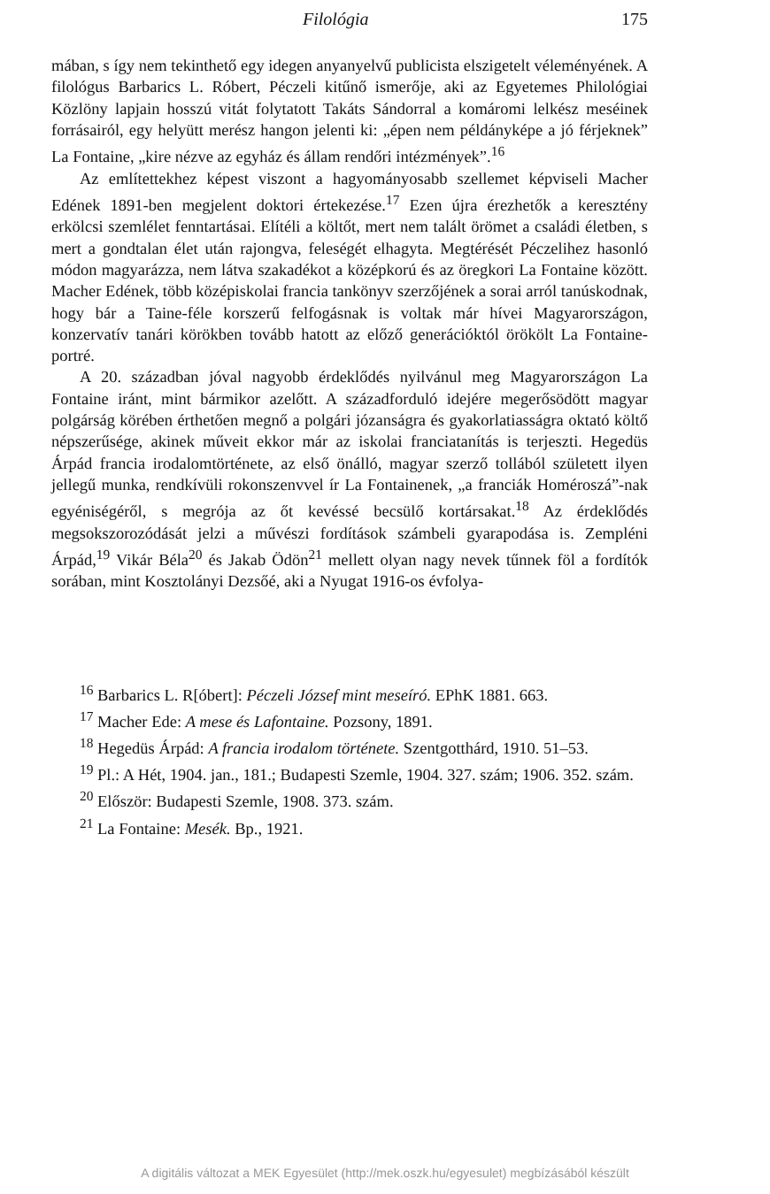Filológia 175
mában, s így nem tekinthető egy idegen anyanyelvű publicista elszigetelt véleményének. A filológus Barbarics L. Róbert, Péczeli kitűnő ismerője, aki az Egyetemes Philológiai Közlöny lapjain hosszú vitát folytatott Takáts Sándorral a komáromi lelkész meséinek forrásairól, egy helyütt merész hangon jelenti ki: „épen nem példányképe a jó férjeknek” La Fontaine, „kire nézve az egyház és állam rendőri intézmények”.<sup>16</sup>
Az említettekhez képest viszont a hagyományosabb szellemet képviseli Macher Edének 1891-ben megjelent doktori értekezése.<sup>17</sup> Ezen újra érezhetők a keresztény erkölcsi szemlélet fenntartásai. Elítéli a költőt, mert nem talált örömet a családi életben, s mert a gondtalan élet után rajongva, feleségét elhagyta. Megtérését Péczelihez hasonló módon magyarázza, nem látva szakadékot a középkorú és az öregkori La Fontaine között. Macher Edének, több középiskolai francia tankönyv szerzőjének a sorai arról tanúskodnak, hogy bár a Taine-féle korszerű felfogásnak is voltak már hívei Magyarországon, konzervatív tanári körökben tovább hatott az előző generációktól örökölt La Fontaine-portré.
A 20. században jóval nagyobb érdeklődés nyilvánul meg Magyarországon La Fontaine iránt, mint bármikor azelőtt. A századforduló idejére megerősödött magyar polgárság körében érthetően megnő a polgári józanságra és gyakorlatiasságra oktató költő népszerűsége, akinek műveit ekkor már az iskolai franciatanítás is terjeszti. Hegedüs Árpád francia irodalomtörténete, az első önálló, magyar szerző tollából született ilyen jellegű munka, rendkívüli rokonszenvvel ír La Fontainenek, „a franciák Homéroszá”-nak egyéniségéről, s megrója az őt kevéssé becsülő kortársakat.<sup>18</sup> Az érdeklődés megsokszorozódását jelzi a művészi fordítások számbeli gyarapodása is. Zempléni Árpád,<sup>19</sup> Vikár Béla<sup>20</sup> és Jakab Ödön<sup>21</sup> mellett olyan nagy nevek tűnnek föl a fordítók sorában, mint Kosztolányi Dezsőé, aki a Nyugat 1916-os évfolya-
<sup>16</sup> Barbarics L. R[óbert]: Péczeli József mint meseíró. EPhK 1881. 663.
<sup>17</sup> Macher Ede: A mese és Lafontaine. Pozsony, 1891.
<sup>18</sup> Hegedüs Árpád: A francia irodalom története. Szentgotthárd, 1910. 51–53.
<sup>19</sup> Pl.: A Hét, 1904. jan., 181.; Budapesti Szemle, 1904. 327. szám; 1906. 352. szám.
<sup>20</sup> Először: Budapesti Szemle, 1908. 373. szám.
<sup>21</sup> La Fontaine: Mesék. Bp., 1921.
A digitális változat a MEK Egyesület (http://mek.oszk.hu/egyesulet) megbízásából készült